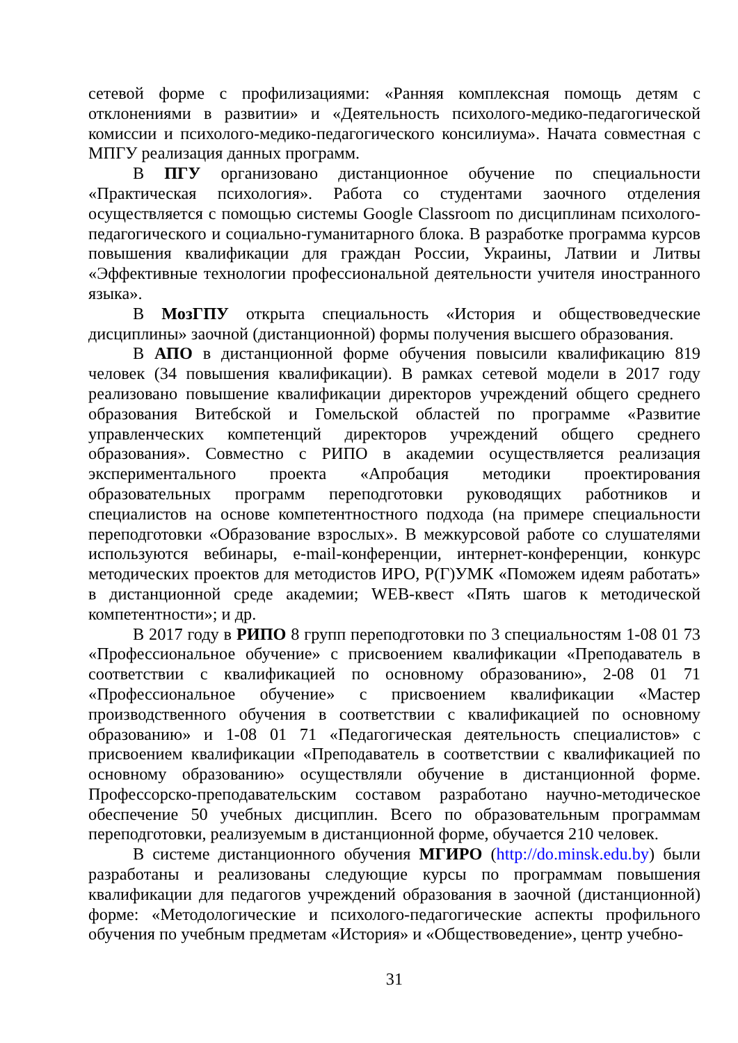сетевой форме с профилизациями: «Ранняя комплексная помощь детям с отклонениями в развитии» и «Деятельность психолого-медико-педагогической комиссии и психолого-медико-педагогического консилиума». Начата совместная с МПГУ реализация данных программ.
В ПГУ организовано дистанционное обучение по специальности «Практическая психология». Работа со студентами заочного отделения осуществляется с помощью системы Google Classroom по дисциплинам психолого-педагогического и социально-гуманитарного блока. В разработке программа курсов повышения квалификации для граждан России, Украины, Латвии и Литвы «Эффективные технологии профессиональной деятельности учителя иностранного языка».
В МозГПУ открыта специальность «История и обществоведческие дисциплины» заочной (дистанционной) формы получения высшего образования.
В АПО в дистанционной форме обучения повысили квалификацию 819 человек (34 повышения квалификации). В рамках сетевой модели в 2017 году реализовано повышение квалификации директоров учреждений общего среднего образования Витебской и Гомельской областей по программе «Развитие управленческих компетенций директоров учреждений общего среднего образования». Совместно с РИПО в академии осуществляется реализация экспериментального проекта «Апробация методики проектирования образовательных программ переподготовки руководящих работников и специалистов на основе компетентностного подхода (на примере специальности переподготовки «Образование взрослых». В межкурсовой работе со слушателями используются вебинары, e-mail-конференции, интернет-конференции, конкурс методических проектов для методистов ИРО, Р(Г)УМК «Поможем идеям работать» в дистанционной среде академии; WEB-квест «Пять шагов к методической компетентности»; и др.
В 2017 году в РИПО 8 групп переподготовки по 3 специальностям 1-08 01 73 «Профессиональное обучение» с присвоением квалификации «Преподаватель в соответствии с квалификацией по основному образованию», 2-08 01 71 «Профессиональное обучение» с присвоением квалификации «Мастер производственного обучения в соответствии с квалификацией по основному образованию» и 1-08 01 71 «Педагогическая деятельность специалистов» с присвоением квалификации «Преподаватель в соответствии с квалификацией по основному образованию» осуществляли обучение в дистанционной форме. Профессорско-преподавательским составом разработано научно-методическое обеспечение 50 учебных дисциплин. Всего по образовательным программам переподготовки, реализуемым в дистанционной форме, обучается 210 человек.
В системе дистанционного обучения МГИРО (http://do.minsk.edu.by) были разработаны и реализованы следующие курсы по программам повышения квалификации для педагогов учреждений образования в заочной (дистанционной) форме: «Методологические и психолого-педагогические аспекты профильного обучения по учебным предметам «История» и «Обществоведение», центр учебно-
31